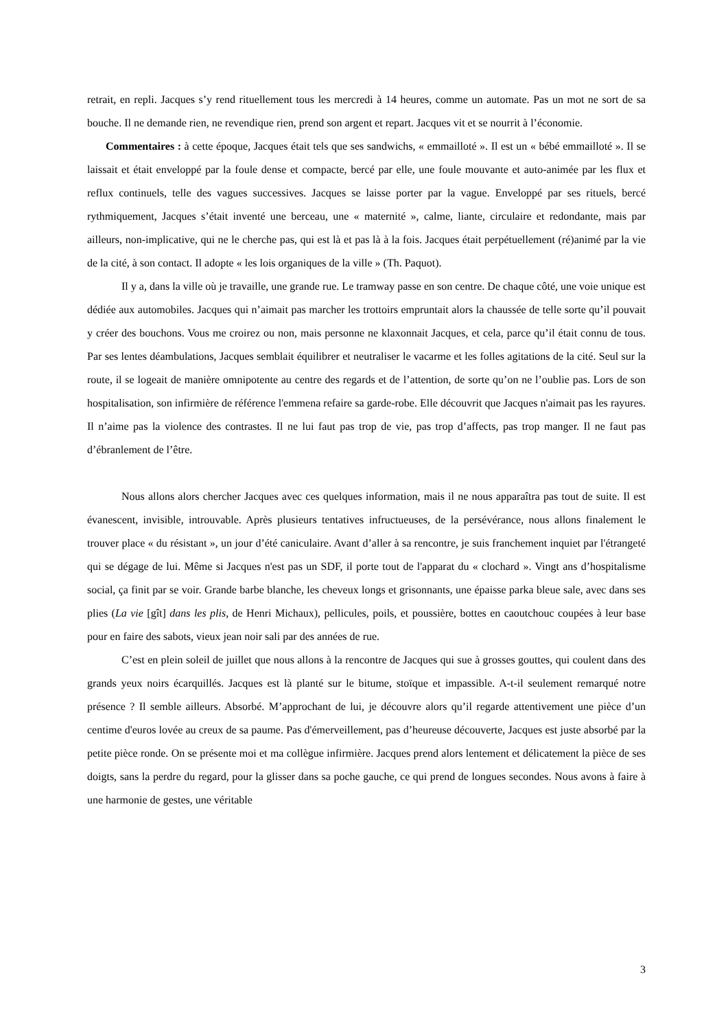retrait, en repli. Jacques s’y rend rituellement tous les mercredi à 14 heures, comme un automate. Pas un mot ne sort de sa bouche. Il ne demande rien, ne revendique rien, prend son argent et repart. Jacques vit et se nourrit à l’économie.
Commentaires : à cette époque, Jacques était tels que ses sandwichs, « emmailloté ». Il est un « bébé emmailloté ». Il se laissait et était enveloppé par la foule dense et compacte, bercé par elle, une foule mouvante et auto-animée par les flux et reflux continuels, telle des vagues successives. Jacques se laisse porter par la vague. Enveloppé par ses rituels, bercé rythmiquement, Jacques s’était inventé une berceau, une « maternité », calme, liante, circulaire et redondante, mais par ailleurs, non-implicative, qui ne le cherche pas, qui est là et pas là à la fois. Jacques était perpétuellement (ré)animé par la vie de la cité, à son contact. Il adopte « les lois organiques de la ville » (Th. Paquot).
Il y a, dans la ville où je travaille, une grande rue. Le tramway passe en son centre. De chaque côté, une voie unique est dédiée aux automobiles. Jacques qui n’aimait pas marcher les trottoirs empruntait alors la chaussée de telle sorte qu’il pouvait y créer des bouchons. Vous me croirez ou non, mais personne ne klaxonnait Jacques, et cela, parce qu’il était connu de tous. Par ses lentes déambulations, Jacques semblait équilibrer et neutraliser le vacarme et les folles agitations de la cité. Seul sur la route, il se logeait de manière omnipotente au centre des regards et de l’attention, de sorte qu’on ne l’oublie pas. Lors de son hospitalisation, son infirmière de référence l'emmena refaire sa garde-robe. Elle découvrit que Jacques n'aimait pas les rayures. Il n’aime pas la violence des contrastes. Il ne lui faut pas trop de vie, pas trop d’affects, pas trop manger. Il ne faut pas d’ébranlement de l’être.
Nous allons alors chercher Jacques avec ces quelques information, mais il ne nous apparaîtra pas tout de suite. Il est évanescent, invisible, introuvable. Après plusieurs tentatives infructueuses, de la persévérance, nous allons finalement le trouver place « du résistant », un jour d’été caniculaire. Avant d’aller à sa rencontre, je suis franchement inquiet par l'étrangeté qui se dégage de lui. Même si Jacques n'est pas un SDF, il porte tout de l'apparat du « clochard ». Vingt ans d’hospitalisme social, ça finit par se voir. Grande barbe blanche, les cheveux longs et grisonnants, une épaisse parka bleue sale, avec dans ses plies (La vie [gît] dans les plis, de Henri Michaux), pellicules, poils, et poussière, bottes en caoutchouc coupées à leur base pour en faire des sabots, vieux jean noir sali par des années de rue.
C’est en plein soleil de juillet que nous allons à la rencontre de Jacques qui sue à grosses gouttes, qui coulent dans des grands yeux noirs écarquillés. Jacques est là planté sur le bitume, stoïque et impassible. A-t-il seulement remarqué notre présence ? Il semble ailleurs. Absorbé. M’approchant de lui, je découvre alors qu’il regarde attentivement une pièce d’un centime d'euros lovée au creux de sa paume. Pas d'émerveillement, pas d’heureuse découverte, Jacques est juste absorbé par la petite pièce ronde. On se présente moi et ma collègue infirmière. Jacques prend alors lentement et délicatement la pièce de ses doigts, sans la perdre du regard, pour la glisser dans sa poche gauche, ce qui prend de longues secondes. Nous avons à faire à une harmonie de gestes, une véritable
3